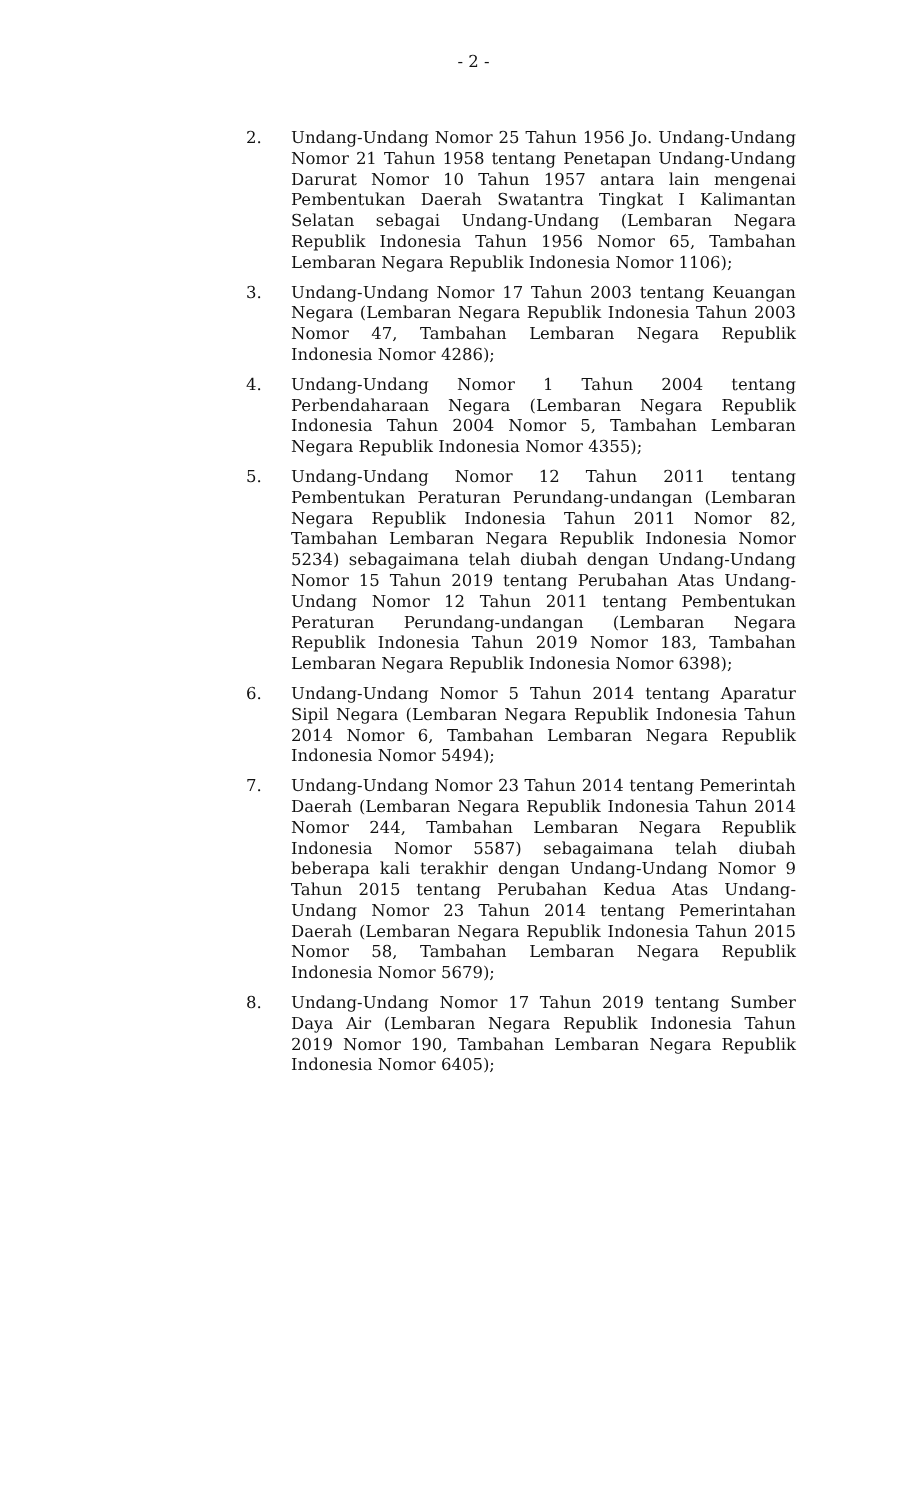- 2 -
2. Undang-Undang Nomor 25 Tahun 1956 Jo. Undang-Undang Nomor 21 Tahun 1958 tentang Penetapan Undang-Undang Darurat Nomor 10 Tahun 1957 antara lain mengenai Pembentukan Daerah Swatantra Tingkat I Kalimantan Selatan sebagai Undang-Undang (Lembaran Negara Republik Indonesia Tahun 1956 Nomor 65, Tambahan Lembaran Negara Republik Indonesia Nomor 1106);
3. Undang-Undang Nomor 17 Tahun 2003 tentang Keuangan Negara (Lembaran Negara Republik Indonesia Tahun 2003 Nomor 47, Tambahan Lembaran Negara Republik Indonesia Nomor 4286);
4. Undang-Undang Nomor 1 Tahun 2004 tentang Perbendaharaan Negara (Lembaran Negara Republik Indonesia Tahun 2004 Nomor 5, Tambahan Lembaran Negara Republik Indonesia Nomor 4355);
5. Undang-Undang Nomor 12 Tahun 2011 tentang Pembentukan Peraturan Perundang-undangan (Lembaran Negara Republik Indonesia Tahun 2011 Nomor 82, Tambahan Lembaran Negara Republik Indonesia Nomor 5234) sebagaimana telah diubah dengan Undang-Undang Nomor 15 Tahun 2019 tentang Perubahan Atas Undang-Undang Nomor 12 Tahun 2011 tentang Pembentukan Peraturan Perundang-undangan (Lembaran Negara Republik Indonesia Tahun 2019 Nomor 183, Tambahan Lembaran Negara Republik Indonesia Nomor 6398);
6. Undang-Undang Nomor 5 Tahun 2014 tentang Aparatur Sipil Negara (Lembaran Negara Republik Indonesia Tahun 2014 Nomor 6, Tambahan Lembaran Negara Republik Indonesia Nomor 5494);
7. Undang-Undang Nomor 23 Tahun 2014 tentang Pemerintah Daerah (Lembaran Negara Republik Indonesia Tahun 2014 Nomor 244, Tambahan Lembaran Negara Republik Indonesia Nomor 5587) sebagaimana telah diubah beberapa kali terakhir dengan Undang-Undang Nomor 9 Tahun 2015 tentang Perubahan Kedua Atas Undang-Undang Nomor 23 Tahun 2014 tentang Pemerintahan Daerah (Lembaran Negara Republik Indonesia Tahun 2015 Nomor 58, Tambahan Lembaran Negara Republik Indonesia Nomor 5679);
8. Undang-Undang Nomor 17 Tahun 2019 tentang Sumber Daya Air (Lembaran Negara Republik Indonesia Tahun 2019 Nomor 190, Tambahan Lembaran Negara Republik Indonesia Nomor 6405);